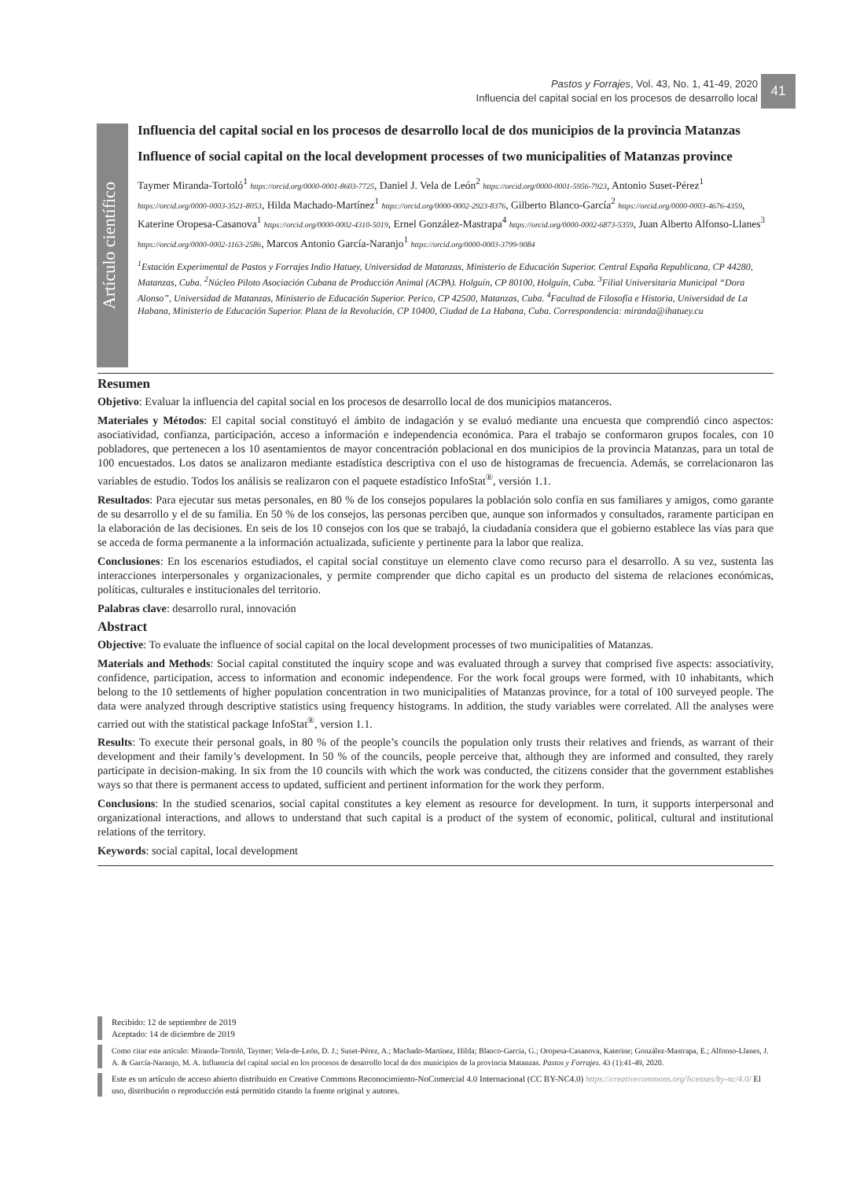Pastos y Forrajes, Vol. 43, No. 1, 41-49, 2020
Influencia del capital social en los procesos de desarrollo local
41
Artículo científico
Influencia del capital social en los procesos de desarrollo local de dos municipios de la provincia Matanzas
Influence of social capital on the local development processes of two municipalities of Matanzas province
Taymer Miranda-Tortoló<sup>1</sup> https://orcid.org/0000-0001-8603-7725, Daniel J. Vela de León<sup>2</sup> https://orcid.org/0000-0001-5956-7923, Antonio Suset-Pérez<sup>1</sup> https://orcid.org/0000-0003-3521-8053, Hilda Machado-Martínez<sup>1</sup> https://orcid.org/0000-0002-2923-8376, Gilberto Blanco-García<sup>2</sup> https://orcid.org/0000-0003-4676-4359, Katerine Oropesa-Casanova<sup>1</sup> https://orcid.org/0000-0002-4310-5019, Ernel González-Mastrapa<sup>4</sup> https://orcid.org/0000-0002-6873-5359, Juan Alberto Alfonso-Llanes<sup>3</sup> https://orcid.org/0000-0002-1163-2586, Marcos Antonio García-Naranjo<sup>1</sup> https://orcid.org/0000-0003-3799-9084
<sup>1</sup> Estación Experimental de Pastos y Forrajes Indio Hatuey, Universidad de Matanzas, Ministerio de Educación Superior. Central España Republicana, CP 44280, Matanzas, Cuba. <sup>2</sup>Núcleo Piloto Asociación Cubana de Producción Animal (ACPA). Holguín, CP 80100, Holguín, Cuba. <sup>3</sup>Filial Universitaria Municipal “Dora Alonso”, Universidad de Matanzas, Ministerio de Educación Superior. Perico, CP 42500, Matanzas, Cuba. <sup>4</sup>Facultad de Filosofía e Historia, Universidad de La Habana, Ministerio de Educación Superior. Plaza de la Revolución, CP 10400, Ciudad de La Habana, Cuba. Correspondencia: miranda@ihatuey.cu
Resumen
Objetivo: Evaluar la influencia del capital social en los procesos de desarrollo local de dos municipios matanceros.
Materiales y Métodos: El capital social constituyó el ámbito de indagación y se evaluó mediante una encuesta que comprendió cinco aspectos: asociatividad, confianza, participación, acceso a información e independencia económica. Para el trabajo se conformaron grupos focales, con 10 pobladores, que pertenecen a los 10 asentamientos de mayor concentración poblacional en dos municipios de la provincia Matanzas, para un total de 100 encuestados. Los datos se analizaron mediante estadística descriptiva con el uso de histogramas de frecuencia. Además, se correlacionaron las variables de estudio. Todos los análisis se realizaron con el paquete estadístico InfoStat<sup>®</sup>, versión 1.1.
Resultados: Para ejecutar sus metas personales, en 80 % de los consejos populares la población solo confía en sus familiares y amigos, como garante de su desarrollo y el de su familia. En 50 % de los consejos, las personas perciben que, aunque son informados y consultados, raramente participan en la elaboración de las decisiones. En seis de los 10 consejos con los que se trabajó, la ciudadanía considera que el gobierno establece las vías para que se acceda de forma permanente a la información actualizada, suficiente y pertinente para la labor que realiza.
Conclusiones: En los escenarios estudiados, el capital social constituye un elemento clave como recurso para el desarrollo. A su vez, sustenta las interacciones interpersonales y organizacionales, y permite comprender que dicho capital es un producto del sistema de relaciones económicas, políticas, culturales e institucionales del territorio.
Palabras clave: desarrollo rural, innovación
Abstract
Objective: To evaluate the influence of social capital on the local development processes of two municipalities of Matanzas.
Materials and Methods: Social capital constituted the inquiry scope and was evaluated through a survey that comprised five aspects: associativity, confidence, participation, access to information and economic independence. For the work focal groups were formed, with 10 inhabitants, which belong to the 10 settlements of higher population concentration in two municipalities of Matanzas province, for a total of 100 surveyed people. The data were analyzed through descriptive statistics using frequency histograms. In addition, the study variables were correlated. All the analyses were carried out with the statistical package InfoStat<sup>®</sup>, version 1.1.
Results: To execute their personal goals, in 80 % of the people’s councils the population only trusts their relatives and friends, as warrant of their development and their family’s development. In 50 % of the councils, people perceive that, although they are informed and consulted, they rarely participate in decision-making. In six from the 10 councils with which the work was conducted, the citizens consider that the government establishes ways so that there is permanent access to updated, sufficient and pertinent information for the work they perform.
Conclusions: In the studied scenarios, social capital constitutes a key element as resource for development. In turn, it supports interpersonal and organizational interactions, and allows to understand that such capital is a product of the system of economic, political, cultural and institutional relations of the territory.
Keywords: social capital, local development
Recibido: 12 de septiembre de 2019
Aceptado: 14 de diciembre de 2019
Como citar este artículo: Miranda-Tortoló, Taymer; Vela-de-León, D. J.; Suset-Pérez, A.; Machado-Martínez, Hilda; Blanco-García, G.; Oropesa-Casanova, Katerine; González-Mastrapa, E.; Alfonso-Llanes, J. A. & García-Naranjo, M. A. Influencia del capital social en los procesos de desarrollo local de dos municipios de la provincia Matanzas. Pastos y Forrajes. 43 (1):41-49, 2020.
Este es un artículo de acceso abierto distribuido en Creative Commons Reconocimiento-NoComercial 4.0 Internacional (CC BY-NC4.0) https://creativecommons.org/licenses/by-nc/4.0/ El uso, distribución o reproducción está permitido citando la fuente original y autores.